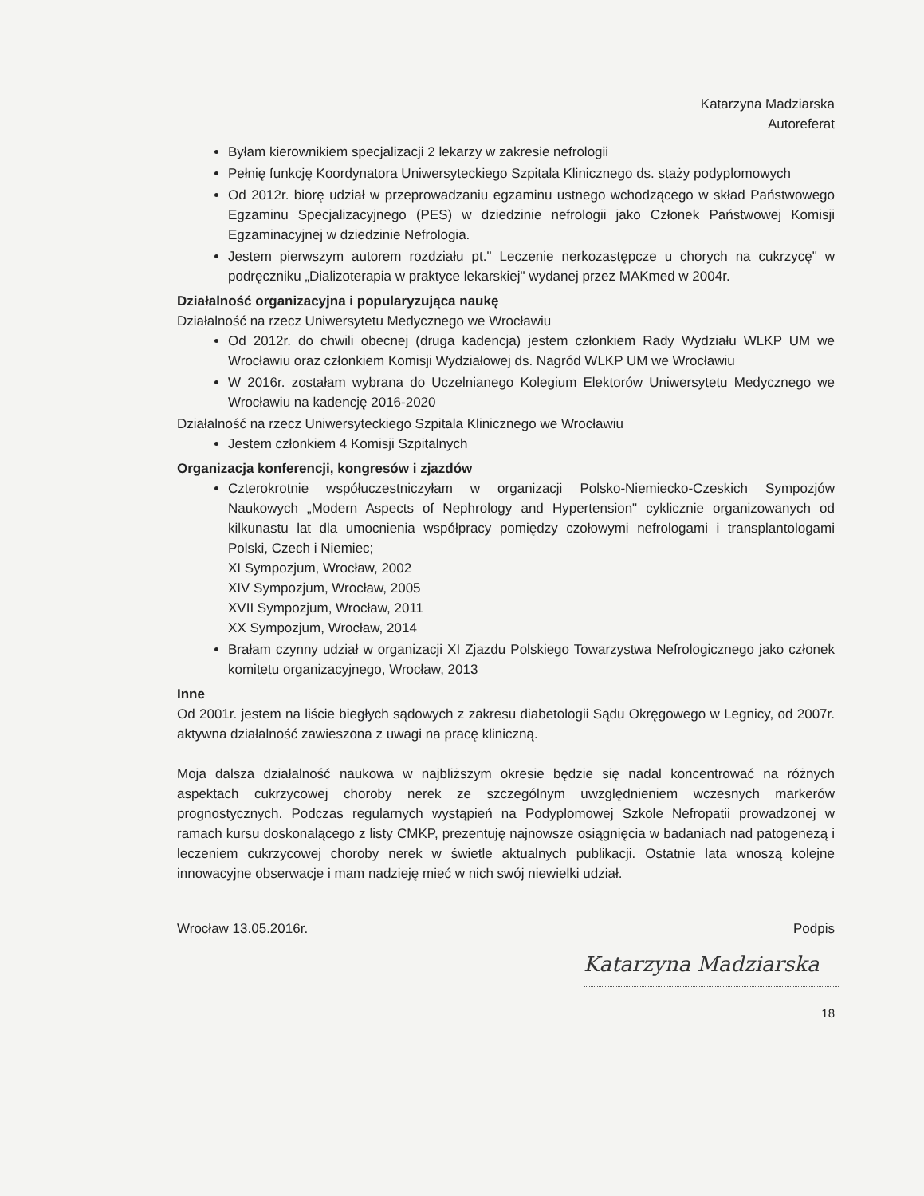Katarzyna Madziarska
Autoreferat
Byłam kierownikiem specjalizacji 2 lekarzy w zakresie nefrologii
Pełnię funkcję Koordynatora Uniwersyteckiego Szpitala Klinicznego ds. staży podyplomowych
Od 2012r. biorę udział w przeprowadzaniu egzaminu ustnego wchodzącego w skład Państwowego Egzaminu Specjalizacyjnego (PES) w dziedzinie nefrologii jako Członek Państwowej Komisji Egzaminacyjnej w dziedzinie Nefrologia.
Jestem pierwszym autorem rozdziału pt." Leczenie nerkozastępcze u chorych na cukrzycę" w podręczniku „Dializoterapia w praktyce lekarskiej" wydanej przez MAKmed w 2004r.
Działalność organizacyjna i popularyzująca naukę
Działalność na rzecz Uniwersytetu Medycznego we Wrocławiu
Od 2012r. do chwili obecnej (druga kadencja) jestem członkiem Rady Wydziału WLKP UM we Wrocławiu oraz członkiem Komisji Wydziałowej ds. Nagród WLKP UM we Wrocławiu
W 2016r. zostałam wybrana do Uczelnianego Kolegium Elektorów Uniwersytetu Medycznego we Wrocławiu na kadencję 2016-2020
Działalność na rzecz Uniwersyteckiego Szpitala Klinicznego we Wrocławiu
Jestem członkiem 4 Komisji Szpitalnych
Organizacja konferencji, kongresów i zjazdów
Czterokrotnie współuczestniczyłam w organizacji Polsko-Niemiecko-Czeskich Sympozjów Naukowych „Modern Aspects of Nephrology and Hypertension" cyklicznie organizowanych od kilkunastu lat dla umocnienia współpracy pomiędzy czołowymi nefrologami i transplantologami Polski, Czech i Niemiec;
XI Sympozjum, Wrocław, 2002
XIV Sympozjum, Wrocław, 2005
XVII Sympozjum, Wrocław, 2011
XX Sympozjum, Wrocław, 2014
Brałam czynny udział w organizacji XI Zjazdu Polskiego Towarzystwa Nefrologicznego jako członek komitetu organizacyjnego, Wrocław, 2013
Inne
Od 2001r. jestem na liście biegłych sądowych z zakresu diabetologii Sądu Okręgowego w Legnicy, od 2007r. aktywna działalność zawieszona z uwagi na pracę kliniczną.
Moja dalsza działalność naukowa w najbliższym okresie będzie się nadal koncentrować na różnych aspektach cukrzycowej choroby nerek ze szczególnym uwzględnieniem wczesnych markerów prognostycznych. Podczas regularnych wystąpień na Podyplomowej Szkole Nefropatii prowadzonej w ramach kursu doskonalącego z listy CMKP, prezentuję najnowsze osiągnięcia w badaniach nad patogenezą i leczeniem cukrzycowej choroby nerek w świetle aktualnych publikacji. Ostatnie lata wnoszą kolejne innowacyjne obserwacje i mam nadzieję mieć w nich swój niewielki udział.
Wrocław 13.05.2016r. Podpis
Katarzyna Madziarska
18